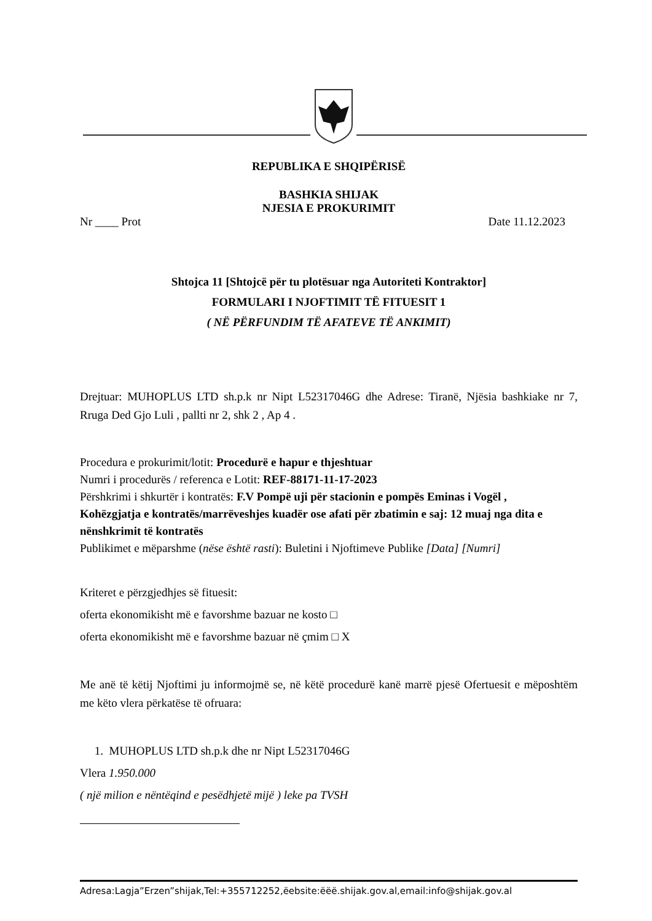REPUBLIKA E SHQIPËRISË
BASHKIA SHIJAK
NJESIA E PROKURIMIT
Nr ____ Prot Date 11.12.2023
Shtojca 11 [Shtojcë për tu plotësuar nga Autoriteti Kontraktor]
FORMULARI I NJOFTIMIT TË FITUESIT 1
( NË PËRFUNDIM TË AFATEVE TË ANKIMIT)
Drejtuar: MUHOPLUS LTD sh.p.k nr Nipt L52317046G dhe Adrese: Tiranë, Njësia bashkiake nr 7, Rruga Ded Gjo Luli , pallti nr 2, shk 2 , Ap 4 .
Procedura e prokurimit/lotit: Procedurë e hapur e thjeshtuar
Numri i procedurës / referenca e Lotit: REF-88171-11-17-2023
Përshkrimi i shkurtër i kontratës: F.V Pompë uji për stacionin e pompës Eminas i Vogël ,
Kohëzgjatja e kontratës/marrëveshjes kuadër ose afati për zbatimin e saj: 12 muaj nga dita e nënshkrimit të kontratës
Publikimet e mëparshme (nëse është rasti): Buletini i Njoftimeve Publike [Data] [Numri]
Kriteret e përzgjedhjes së fituesit:
oferta ekonomikisht më e favorshme bazuar ne kosto □
oferta ekonomikisht më e favorshme bazuar në çmim □ X
Me anë të këtij Njoftimi ju informojmë se, në këtë procedurë kanë marrë pjesë Ofertuesit e mëposhtëm me këto vlera përkatëse të ofruara:
1. MUHOPLUS LTD sh.p.k dhe nr Nipt L52317046G
Vlera 1.950.000
( një milion e nëntëqind e pesëdhjetë mijë ) leke pa TVSH
Adresa:Lagja”Erzen”shijak,Tel:+355712252,ëebsite:ëëë.shijak.gov.al,email:info@shijak.gov.al